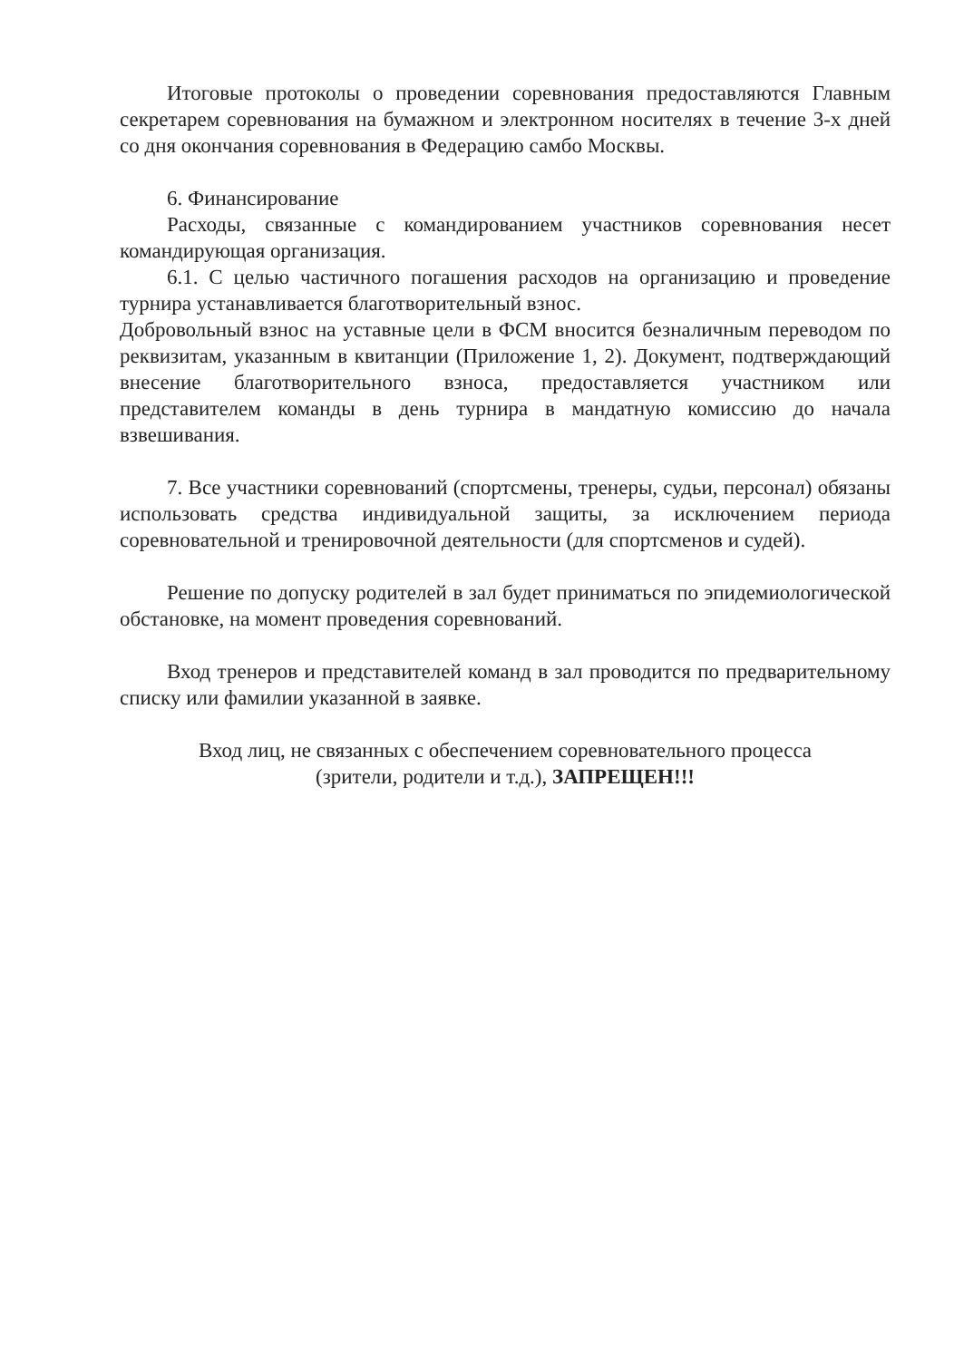Итоговые протоколы о проведении соревнования предоставляются Главным секретарем соревнования на бумажном и электронном носителях в течение 3-х дней со дня окончания соревнования в Федерацию самбо Москвы.
6. Финансирование
Расходы, связанные с командированием участников соревнования несет командирующая организация.
6.1. С целью частичного погашения расходов на организацию и проведение турнира устанавливается благотворительный взнос.
Добровольный взнос на уставные цели в ФСМ вносится безналичным переводом по реквизитам, указанным в квитанции (Приложение 1, 2). Документ, подтверждающий внесение благотворительного взноса, предоставляется участником или представителем команды в день турнира в мандатную комиссию до начала взвешивания.
7. Все участники соревнований (спортсмены, тренеры, судьи, персонал) обязаны использовать средства индивидуальной защиты, за исключением периода соревновательной и тренировочной деятельности (для спортсменов и судей).
Решение по допуску родителей в зал будет приниматься по эпидемиологической обстановке, на момент проведения соревнований.
Вход тренеров и представителей команд в зал проводится по предварительному списку или фамилии указанной в заявке.
Вход лиц, не связанных с обеспечением соревновательного процесса
(зрители, родители и т.д.), ЗАПРЕЩЕН!!!